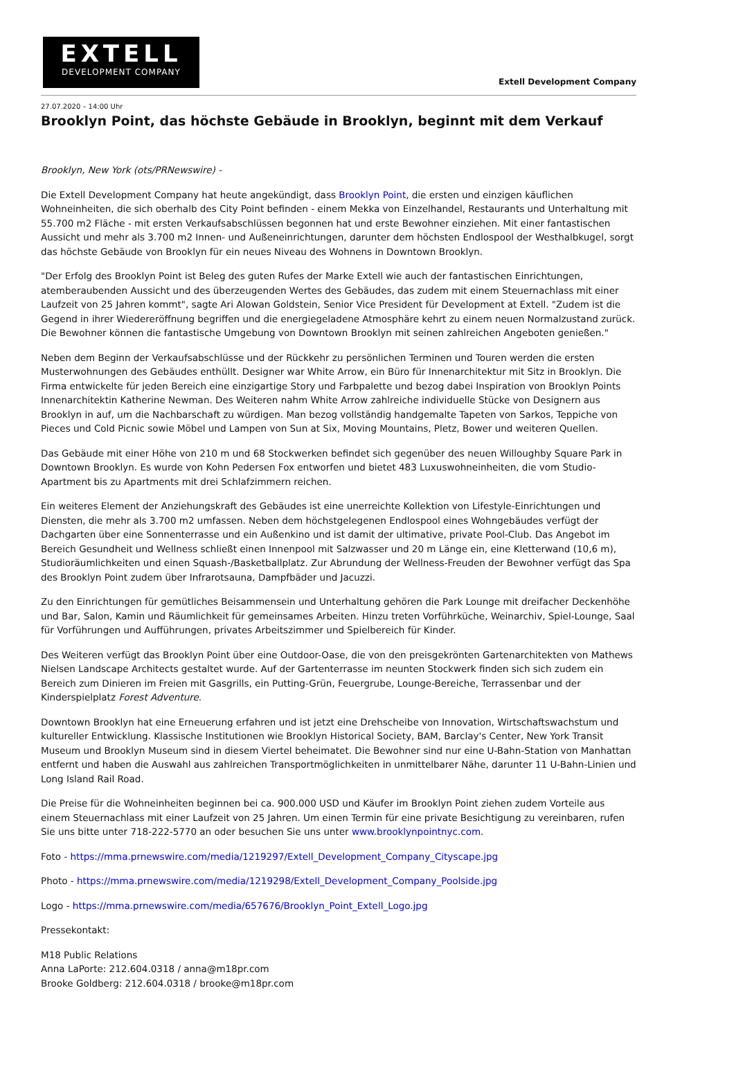EXTELL
DEVELOPMENT COMPANY
Extell Development Company
27.07.2020 – 14:00 Uhr
Brooklyn Point, das höchste Gebäude in Brooklyn, beginnt mit dem Verkauf
Brooklyn, New York (ots/PRNewswire) -
Die Extell Development Company hat heute angekündigt, dass Brooklyn Point, die ersten und einzigen käuflichen Wohneinheiten, die sich oberhalb des City Point befinden - einem Mekka von Einzelhandel, Restaurants und Unterhaltung mit 55.700 m2 Fläche - mit ersten Verkaufsabschlüssen begonnen hat und erste Bewohner einziehen. Mit einer fantastischen Aussicht und mehr als 3.700 m2 Innen- und Außeneinrichtungen, darunter dem höchsten Endlospool der Westhalbkugel, sorgt das höchste Gebäude von Brooklyn für ein neues Niveau des Wohnens in Downtown Brooklyn.
"Der Erfolg des Brooklyn Point ist Beleg des guten Rufes der Marke Extell wie auch der fantastischen Einrichtungen, atemberaubenden Aussicht und des überzeugenden Wertes des Gebäudes, das zudem mit einem Steuernachlass mit einer Laufzeit von 25 Jahren kommt", sagte Ari Alowan Goldstein, Senior Vice President für Development at Extell. "Zudem ist die Gegend in ihrer Wiedereröffnung begriffen und die energiegeladene Atmosphäre kehrt zu einem neuen Normalzustand zurück. Die Bewohner können die fantastische Umgebung von Downtown Brooklyn mit seinen zahlreichen Angeboten genießen."
Neben dem Beginn der Verkaufsabschlüsse und der Rückkehr zu persönlichen Terminen und Touren werden die ersten Musterwohnungen des Gebäudes enthüllt. Designer war White Arrow, ein Büro für Innenarchitektur mit Sitz in Brooklyn. Die Firma entwickelte für jeden Bereich eine einzigartige Story und Farbpalette und bezog dabei Inspiration von Brooklyn Points Innenarchitektin Katherine Newman. Des Weiteren nahm White Arrow zahlreiche individuelle Stücke von Designern aus Brooklyn in auf, um die Nachbarschaft zu würdigen. Man bezog vollständig handgemalte Tapeten von Sarkos, Teppiche von Pieces und Cold Picnic sowie Möbel und Lampen von Sun at Six, Moving Mountains, Pletz, Bower und weiteren Quellen.
Das Gebäude mit einer Höhe von 210 m und 68 Stockwerken befindet sich gegenüber des neuen Willoughby Square Park in Downtown Brooklyn. Es wurde von Kohn Pedersen Fox entworfen und bietet 483 Luxuswohneinheiten, die vom Studio-Apartment bis zu Apartments mit drei Schlafzimmern reichen.
Ein weiteres Element der Anziehungskraft des Gebäudes ist eine unerreichte Kollektion von Lifestyle-Einrichtungen und Diensten, die mehr als 3.700 m2 umfassen. Neben dem höchstgelegenen Endlospool eines Wohngebäudes verfügt der Dachgarten über eine Sonnenterrasse und ein Außenkino und ist damit der ultimative, private Pool-Club. Das Angebot im Bereich Gesundheit und Wellness schließt einen Innenpool mit Salzwasser und 20 m Länge ein, eine Kletterwand (10,6 m), Studioräumlichkeiten und einen Squash-/Basketballplatz. Zur Abrundung der Wellness-Freuden der Bewohner verfügt das Spa des Brooklyn Point zudem über Infrarotsauna, Dampfbäder und Jacuzzi.
Zu den Einrichtungen für gemütliches Beisammensein und Unterhaltung gehören die Park Lounge mit dreifacher Deckenhöhe und Bar, Salon, Kamin und Räumlichkeit für gemeinsames Arbeiten. Hinzu treten Vorführküche, Weinarchiv, Spiel-Lounge, Saal für Vorführungen und Aufführungen, privates Arbeitszimmer und Spielbereich für Kinder.
Des Weiteren verfügt das Brooklyn Point über eine Outdoor-Oase, die von den preisgekrönten Gartenarchitekten von Mathews Nielsen Landscape Architects gestaltet wurde. Auf der Gartenterrasse im neunten Stockwerk finden sich sich zudem ein Bereich zum Dinieren im Freien mit Gasgrills, ein Putting-Grün, Feuergrube, Lounge-Bereiche, Terrassenbar und der Kinderspielplatz Forest Adventure.
Downtown Brooklyn hat eine Erneuerung erfahren und ist jetzt eine Drehscheibe von Innovation, Wirtschaftswachstum und kultureller Entwicklung. Klassische Institutionen wie Brooklyn Historical Society, BAM, Barclay's Center, New York Transit Museum und Brooklyn Museum sind in diesem Viertel beheimatet. Die Bewohner sind nur eine U-Bahn-Station von Manhattan entfernt und haben die Auswahl aus zahlreichen Transportmöglichkeiten in unmittelbarer Nähe, darunter 11 U-Bahn-Linien und Long Island Rail Road.
Die Preise für die Wohneinheiten beginnen bei ca. 900.000 USD und Käufer im Brooklyn Point ziehen zudem Vorteile aus einem Steuernachlass mit einer Laufzeit von 25 Jahren. Um einen Termin für eine private Besichtigung zu vereinbaren, rufen Sie uns bitte unter 718-222-5770 an oder besuchen Sie uns unter www.brooklynpointnyc.com.
Foto - https://mma.prnewswire.com/media/1219297/Extell_Development_Company_Cityscape.jpg
Photo - https://mma.prnewswire.com/media/1219298/Extell_Development_Company_Poolside.jpg
Logo - https://mma.prnewswire.com/media/657676/Brooklyn_Point_Extell_Logo.jpg
Pressekontakt:
M18 Public Relations
Anna LaPorte: 212.604.0318 / anna@m18pr.com
Brooke Goldberg: 212.604.0318 / brooke@m18pr.com